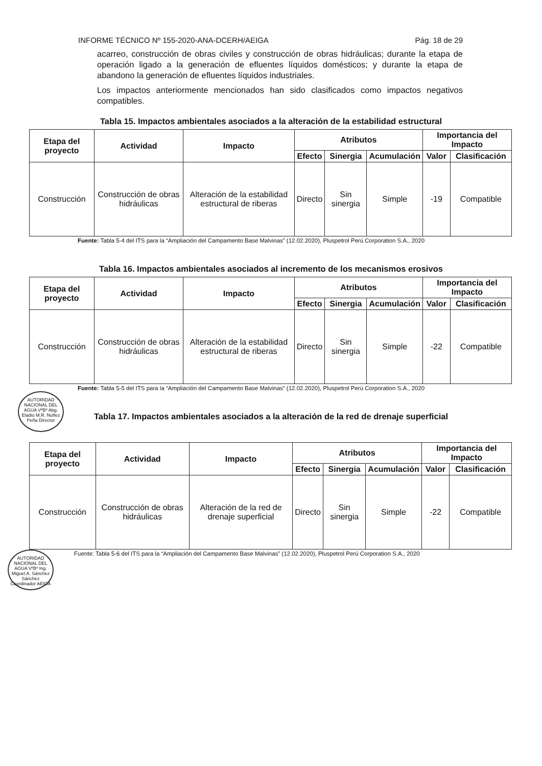INFORME TÉCNICO Nº 155-2020-ANA-DCERH/AEIGA Pág. 18 de 29
acarreo, construcción de obras civiles y construcción de obras hidráulicas; durante la etapa de operación ligado a la generación de efluentes líquidos domésticos; y durante la etapa de abandono la generación de efluentes líquidos industriales.
Los impactos anteriormente mencionados han sido clasificados como impactos negativos compatibles.
Tabla 15. Impactos ambientales asociados a la alteración de la estabilidad estructural
| Etapa del proyecto | Actividad | Impacto | Atributos | | | Importancia del Impacto | |
| --- | --- | --- | --- | --- | --- | --- | --- |
| | | | Efecto | Sinergia | Acumulación | Valor | Clasificación |
| Construcción | Construcción de obras hidráulicas | Alteración de la estabilidad estructural de riberas | Directo | Sin sinergia | Simple | -19 | Compatible |
Fuente: Tabla 5-4 del ITS para la “Ampliación del Campamento Base Malvinas” (12.02.2020), Pluspetrol Perú Corporation S.A., 2020
Tabla 16. Impactos ambientales asociados al incremento de los mecanismos erosivos
| Etapa del proyecto | Actividad | Impacto | Atributos | | | Importancia del Impacto | |
| --- | --- | --- | --- | --- | --- | --- | --- |
| | | | Efecto | Sinergia | Acumulación | Valor | Clasificación |
| Construcción | Construcción de obras hidráulicas | Alteración de la estabilidad estructural de riberas | Directo | Sin sinergia | Simple | -22 | Compatible |
Fuente: Tabla 5-5 del ITS para la “Ampliación del Campamento Base Malvinas” (12.02.2020), Pluspetrol Perú Corporation S.A., 2020
AUTORIDAD NACIONAL DEL AGUA VºBº Abg. Eladio M.R. Núñez Peña Director
Tabla 17. Impactos ambientales asociados a la alteración de la red de drenaje superficial
| Etapa del proyecto | Actividad | Impacto | Atributos | | | Importancia del Impacto | |
| --- | --- | --- | --- | --- | --- | --- | --- |
| | | | Efecto | Sinergia | Acumulación | Valor | Clasificación |
| Construcción | Construcción de obras hidráulicas | Alteración de la red de drenaje superficial | Directo | Sin sinergia | Simple | -22 | Compatible |
AUTORIDAD NACIONAL DEL AGUA VºBº Ing. Miguel A. Sánchez Sánchez Coordinador AEIGA
Fuente: Tabla 5-6 del ITS para la “Ampliación del Campamento Base Malvinas” (12.02.2020), Pluspetrol Perú Corporation S.A., 2020